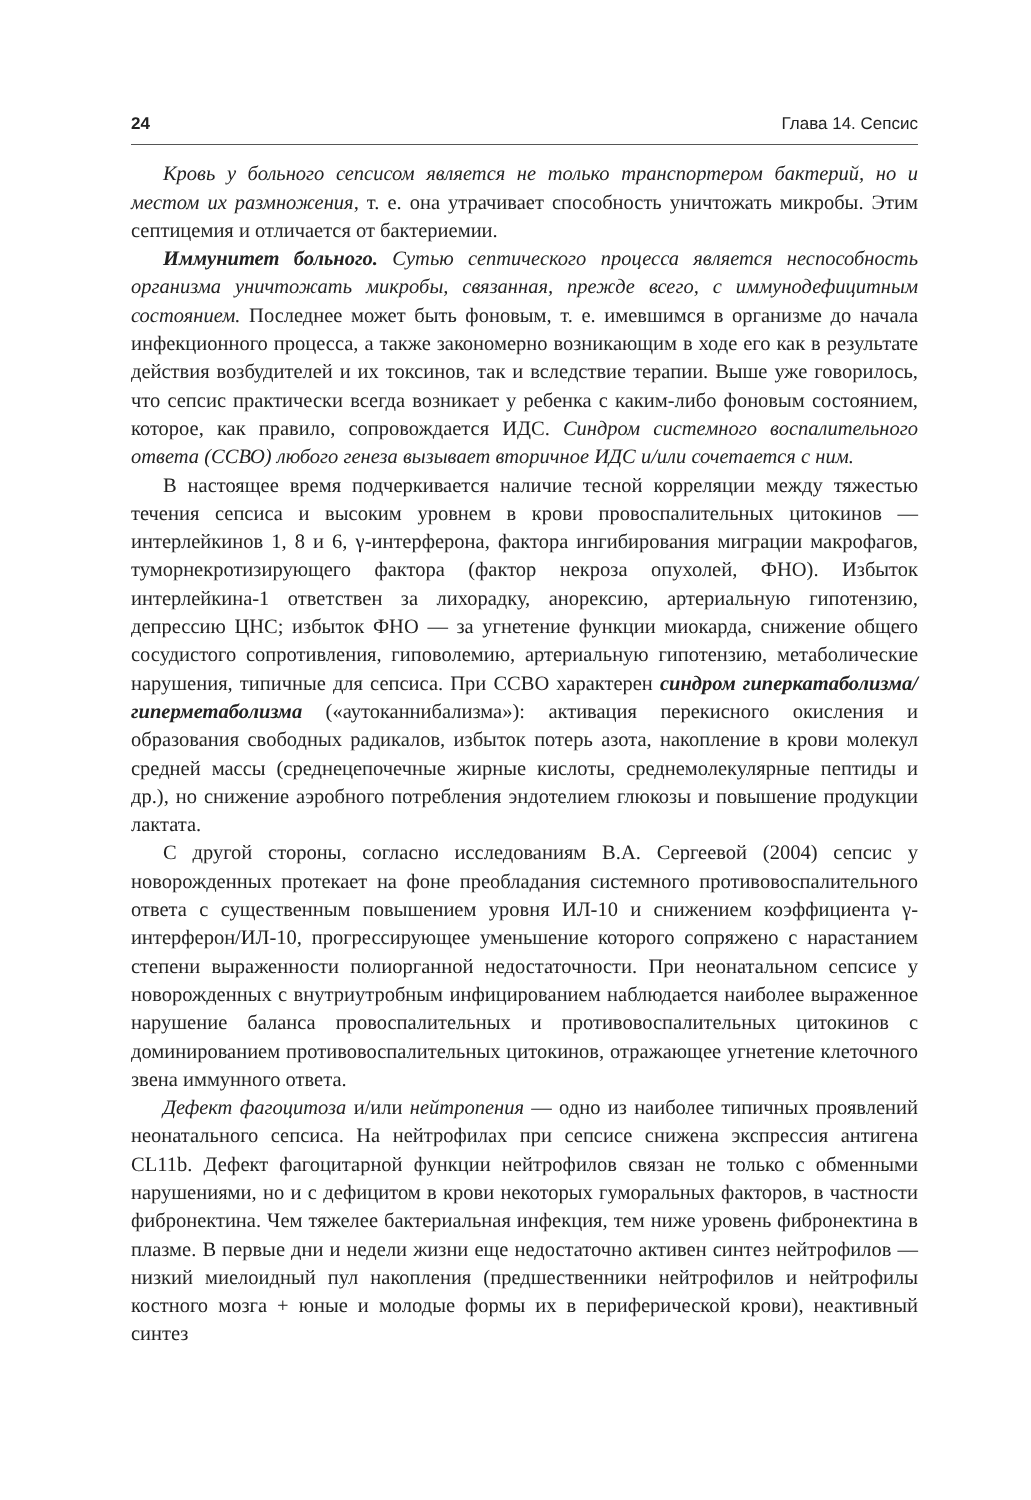24 Глава 14. Сепсис
Кровь у больного сепсисом является не только транспортером бактерий, но и местом их размножения, т. е. она утрачивает способность уничтожать микробы. Этим септицемия и отличается от бактериемии.
Иммунитет больного. Сутью септического процесса является неспособность организма уничтожать микробы, связанная, прежде всего, с иммунодефицитным состоянием. Последнее может быть фоновым, т. е. имевшимся в организме до начала инфекционного процесса, а также закономерно возникающим в ходе его как в результате действия возбудителей и их токсинов, так и вследствие терапии. Выше уже говорилось, что сепсис практически всегда возникает у ребенка с каким-либо фоновым состоянием, которое, как правило, сопровождается ИДС. Синдром системного воспалительного ответа (ССВО) любого генеза вызывает вторичное ИДС и/или сочетается с ним.
В настоящее время подчеркивается наличие тесной корреляции между тяжестью течения сепсиса и высоким уровнем в крови провоспалительных цитокинов — интерлейкинов 1, 8 и 6, γ-интерферона, фактора ингибирования миграции макрофагов, туморнекротизирующего фактора (фактор некроза опухолей, ФНО). Избыток интерлейкина-1 ответствен за лихорадку, анорексию, артериальную гипотензию, депрессию ЦНС; избыток ФНО — за угнетение функции миокарда, снижение общего сосудистого сопротивления, гиповолемию, артериальную гипотензию, метаболические нарушения, типичные для сепсиса. При ССВО характерен синдром гиперкатаболизма/гиперметаболизма («аутоканнибализма»): активация перекисного окисления и образования свободных радикалов, избыток потерь азота, накопление в крови молекул средней массы (среднецепочечные жирные кислоты, среднемолекулярные пептиды и др.), но снижение аэробного потребления эндотелием глюкозы и повышение продукции лактата.
С другой стороны, согласно исследованиям В.А. Сергеевой (2004) сепсис у новорожденных протекает на фоне преобладания системного противовоспалительного ответа с существенным повышением уровня ИЛ-10 и снижением коэффициента γ-интерферон/ИЛ-10, прогрессирующее уменьшение которого сопряжено с нарастанием степени выраженности полиорганной недостаточности. При неонатальном сепсисе у новорожденных с внутриутробным инфицированием наблюдается наиболее выраженное нарушение баланса провоспалительных и противовоспалительных цитокинов с доминированием противовоспалительных цитокинов, отражающее угнетение клеточного звена иммунного ответа.
Дефект фагоцитоза и/или нейтропения — одно из наиболее типичных проявлений неонатального сепсиса. На нейтрофилах при сепсисе снижена экспрессия антигена CL11b. Дефект фагоцитарной функции нейтрофилов связан не только с обменными нарушениями, но и с дефицитом в крови некоторых гуморальных факторов, в частности фибронектина. Чем тяжелее бактериальная инфекция, тем ниже уровень фибронектина в плазме. В первые дни и недели жизни еще недостаточно активен синтез нейтрофилов — низкий миелоидный пул накопления (предшественники нейтрофилов и нейтрофилы костного мозга + юные и молодые формы их в периферической крови), неактивный синтез